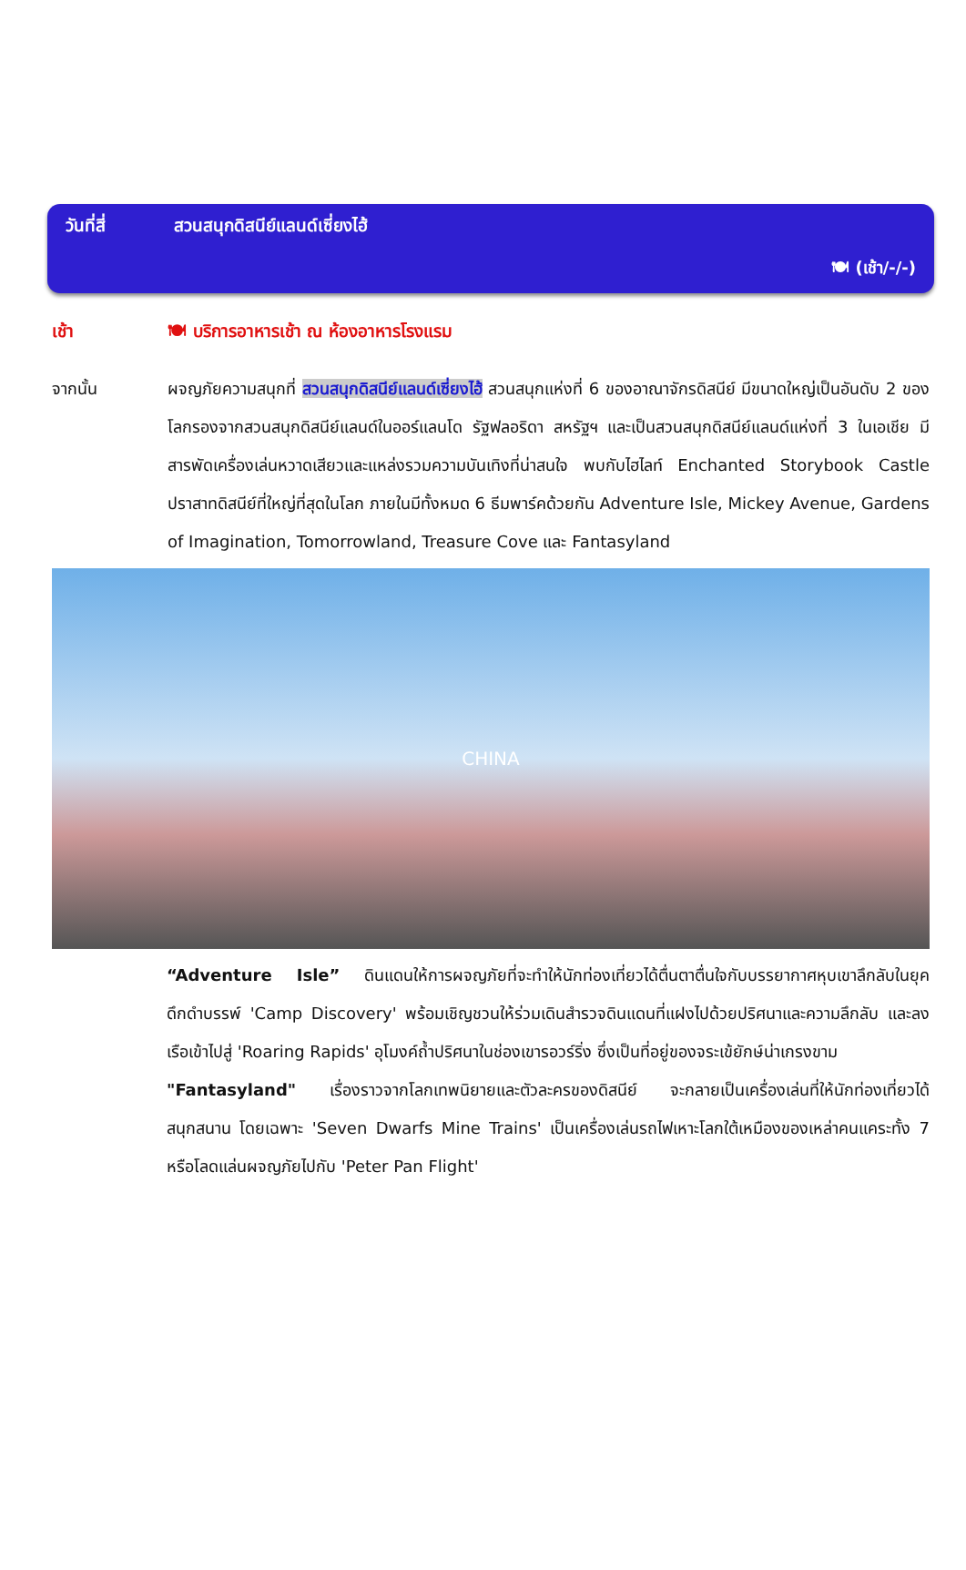วันที่สี่ สวนสนุกดิสนีย์แลนด์เซี่ยงไฮ้
🍽 (เช้า/-/-)
เช้า 🍽 บริการอาหารเช้า ณ ห้องอาหารโรงแรม
จากนั้น ผจญภัยความสนุกที่ สวนสนุกดิสนีย์แลนด์เซี่ยงไฮ้ สวนสนุกแห่งที่ 6 ของอาณาจักรดิสนีย์ มีขนาดใหญ่เป็นอันดับ 2 ของโลกรองจากสวนสนุกดิสนีย์แลนด์ในออร์แลนโด รัฐฟลอริดา สหรัฐฯ และเป็นสวนสนุกดิสนีย์แลนด์แห่งที่ 3 ในเอเชีย มีสารพัดเครื่องเล่นหวาดเสียวและแหล่งรวมความบันเทิงที่น่าสนใจ พบกับไฮไลท์ Enchanted Storybook Castle ปราสาทดิสนีย์ที่ใหญ่ที่สุดในโลก ภายในมีทั้งหมด 6 ธีมพาร์คด้วยกัน Adventure Isle, Mickey Avenue, Gardens of Imagination, Tomorrowland, Treasure Cove และ Fantasyland
CHINA
“Adventure Isle” ดินแดนให้การผจญภัยที่จะทำให้นักท่องเที่ยวได้ตื่นตาตื่นใจกับบรรยากาศหุบเขาลึกลับในยุคดึกดำบรรพ์ 'Camp Discovery' พร้อมเชิญชวนให้ร่วมเดินสำรวจดินแดนที่แฝงไปด้วยปริศนาและความลึกลับ และลงเรือเข้าไปสู่ 'Roaring Rapids' อุโมงค์ถ้ำปริศนาในช่องเขารอวร์ริ่ง ซึ่งเป็นที่อยู่ของจระเข้ยักษ์น่าเกรงขาม
"Fantasyland" เรื่องราวจากโลกเทพนิยายและตัวละครของดิสนีย์ จะกลายเป็นเครื่องเล่นที่ให้นักท่องเที่ยวได้สนุกสนาน โดยเฉพาะ 'Seven Dwarfs Mine Trains' เป็นเครื่องเล่นรถไฟเหาะโลกใต้เหมืองของเหล่าคนแคระทั้ง 7 หรือโลดแล่นผจญภัยไปกับ 'Peter Pan Flight'